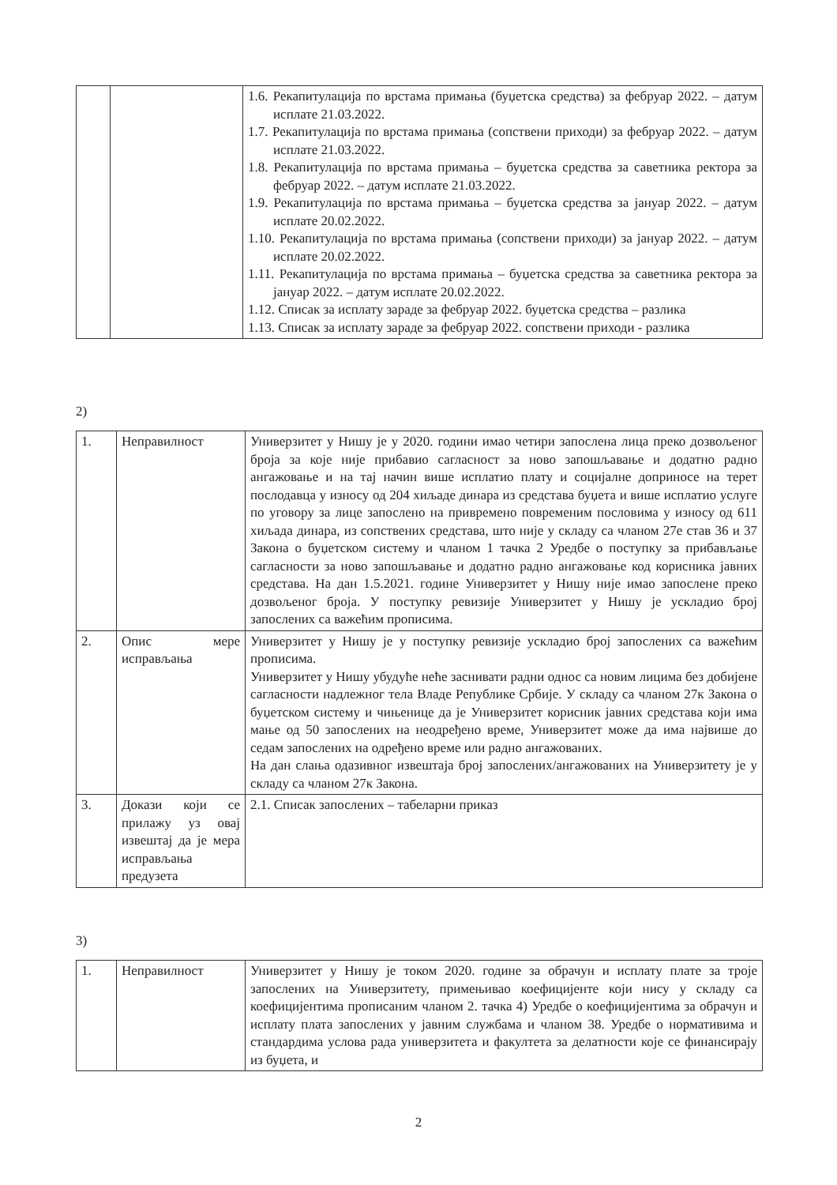| | | 1.6. Рекапитулација по врстама примања (буџетска средства) за фебруар 2022. – датум исплате 21.03.2022. 1.7. Рекапитулација по врстама примања (сопствени приходи) за фебруар 2022. – датум исплате 21.03.2022. 1.8. Рекапитулација по врстама примања – буџетска средства за саветника ректора за фебруар 2022. – датум исплате 21.03.2022. 1.9. Рекапитулација по врстама примања – буџетска средства за јануар 2022. – датум исплате 20.02.2022. 1.10. Рекапитулација по врстама примања (сопствени приходи) за јануар 2022. – датум исплате 20.02.2022. 1.11. Рекапитулација по врстама примања – буџетска средства за саветника ректора за јануар 2022. – датум исплате 20.02.2022. 1.12. Списак за исплату зараде за фебруар 2022. буџетска средства – разлика 1.13. Списак за исплату зараде за фебруар 2022. сопствени приходи - разлика |
2)
| 1. | Неправилност | Универзитет у Нишу је у 2020. години имао четири запослена лица преко дозвољеног броја за које није прибавио сагласност за ново запошљавање и додатно радно ангажовање и на тај начин више исплатио плату и социјалне доприносе на терет послодавца у износу од 204 хиљаде динара из средстава буџета и више исплатио услуге по уговору за лице запослено на привремено повременим пословима у износу од 611 хиљада динара, из сопствених средстава, што није у складу са чланом 27е став 36 и 37 Закона о буџетском систему и чланом 1 тачка 2 Уредбе о поступку за прибављање сагласности за ново запошљавање и додатно радно ангажовање код корисника јавних средстава. На дан 1.5.2021. године Универзитет у Нишу није имао запослене преко дозвољеног броја. У поступку ревизије Универзитет у Нишу је ускладио број запослених са важећим прописима. |
| 2. | Опис мере исправљања | Универзитет у Нишу је у поступку ревизије ускладио број запослених са важећим прописима. Универзитет у Нишу убудуће неће заснивати радни однос са новим лицима без добијене сагласности надлежног тела Владе Републике Србије. У складу са чланом 27к Закона о буџетском систему и чињенице да је Универзитет корисник јавних средстава који има мање од 50 запослених на неодређено време, Универзитет може да има највише до седам запослених на одређено време или радно ангажованих. На дан слања одазивног извештаја број запослених/ангажованих на Универзитету је у складу са чланом 27к Закона. |
| 3. | Докази који се прилажу уз овај извештај да је мера исправљања предузета | 2.1. Списак запослених – табеларни приказ |
3)
| 1. | Неправилност | Универзитет у Нишу је током 2020. године за обрачун и исплату плате за троје запослених на Универзитету, примењивао коефицијенте који нису у складу са коефицијентима прописаним чланом 2. тачка 4) Уредбе о коефицијентима за обрачун и исплату плата запослених у јавним службама и чланом 38. Уредбе о нормативима и стандардима услова рада универзитета и факултета за делатности које се финансирају из буџета, и |
2